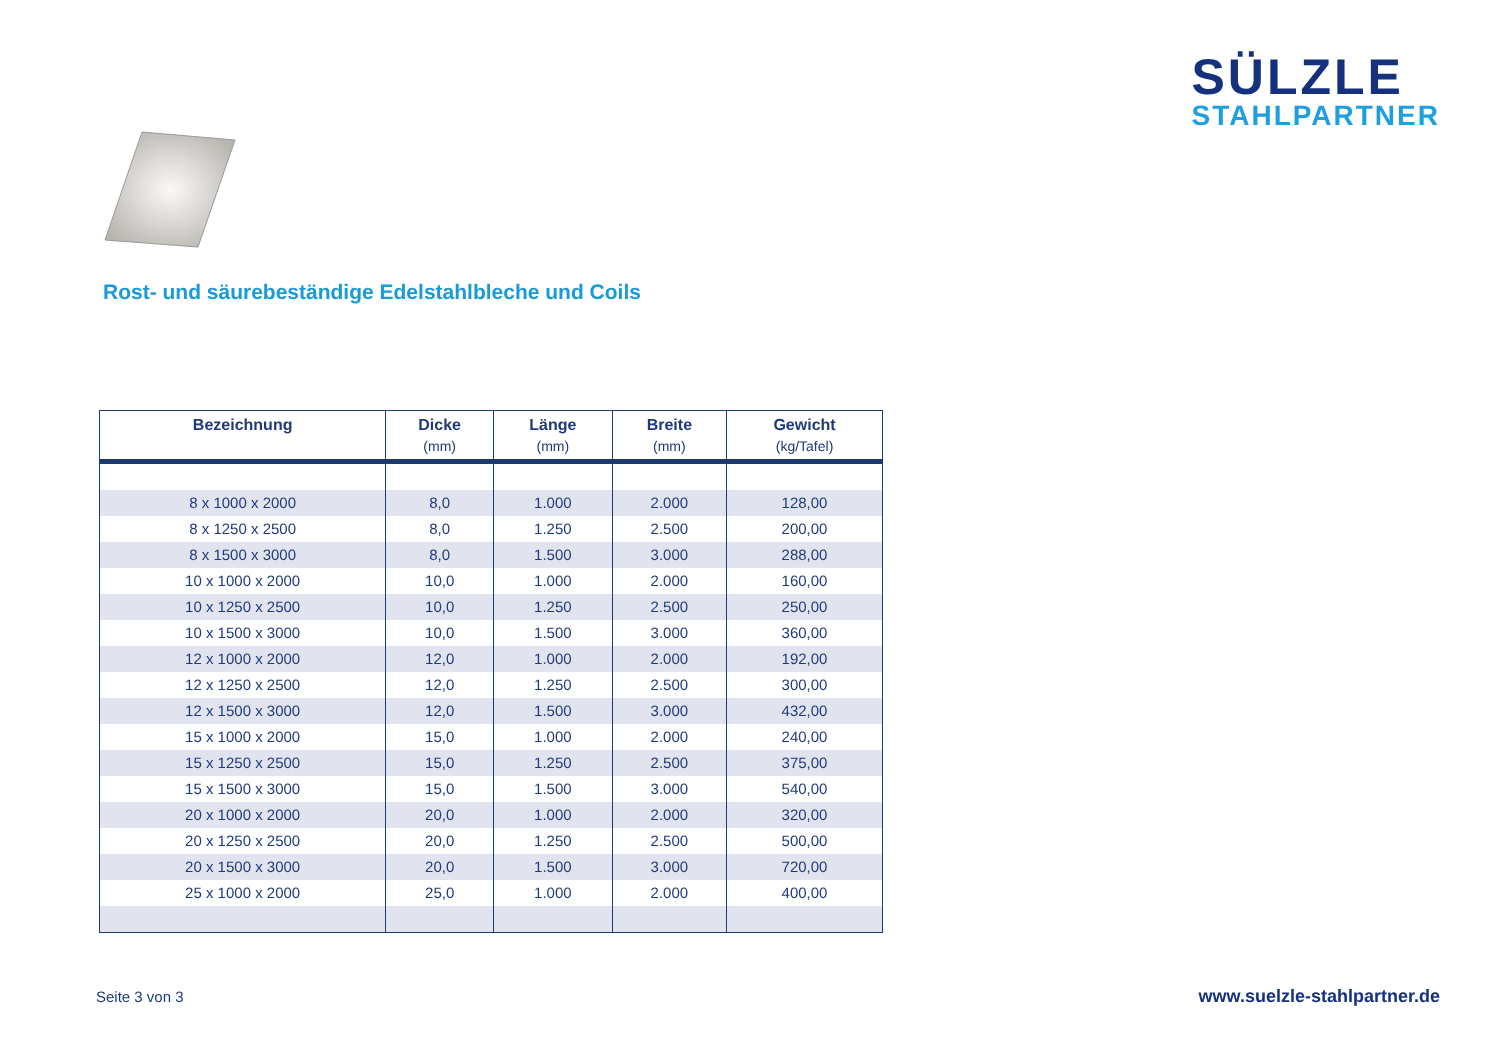SÜLZLE
STAHLPARTNER
Rost- und säurebeständige Edelstahlbleche und Coils
| Bezeichnung | Dicke (mm) | Länge (mm) | Breite (mm) | Gewicht (kg/Tafel) |
| --- | --- | --- | --- | --- |
| 8 x 1000 x 2000 | 8,0 | 1.000 | 2.000 | 128,00 |
| 8 x 1250 x 2500 | 8,0 | 1.250 | 2.500 | 200,00 |
| 8 x 1500 x 3000 | 8,0 | 1.500 | 3.000 | 288,00 |
| 10 x 1000 x 2000 | 10,0 | 1.000 | 2.000 | 160,00 |
| 10 x 1250 x 2500 | 10,0 | 1.250 | 2.500 | 250,00 |
| 10 x 1500 x 3000 | 10,0 | 1.500 | 3.000 | 360,00 |
| 12 x 1000 x 2000 | 12,0 | 1.000 | 2.000 | 192,00 |
| 12 x 1250 x 2500 | 12,0 | 1.250 | 2.500 | 300,00 |
| 12 x 1500 x 3000 | 12,0 | 1.500 | 3.000 | 432,00 |
| 15 x 1000 x 2000 | 15,0 | 1.000 | 2.000 | 240,00 |
| 15 x 1250 x 2500 | 15,0 | 1.250 | 2.500 | 375,00 |
| 15 x 1500 x 3000 | 15,0 | 1.500 | 3.000 | 540,00 |
| 20 x 1000 x 2000 | 20,0 | 1.000 | 2.000 | 320,00 |
| 20 x 1250 x 2500 | 20,0 | 1.250 | 2.500 | 500,00 |
| 20 x 1500 x 3000 | 20,0 | 1.500 | 3.000 | 720,00 |
| 25 x 1000 x 2000 | 25,0 | 1.000 | 2.000 | 400,00 |
Seite 3 von 3 www.suelzle-stahlpartner.de